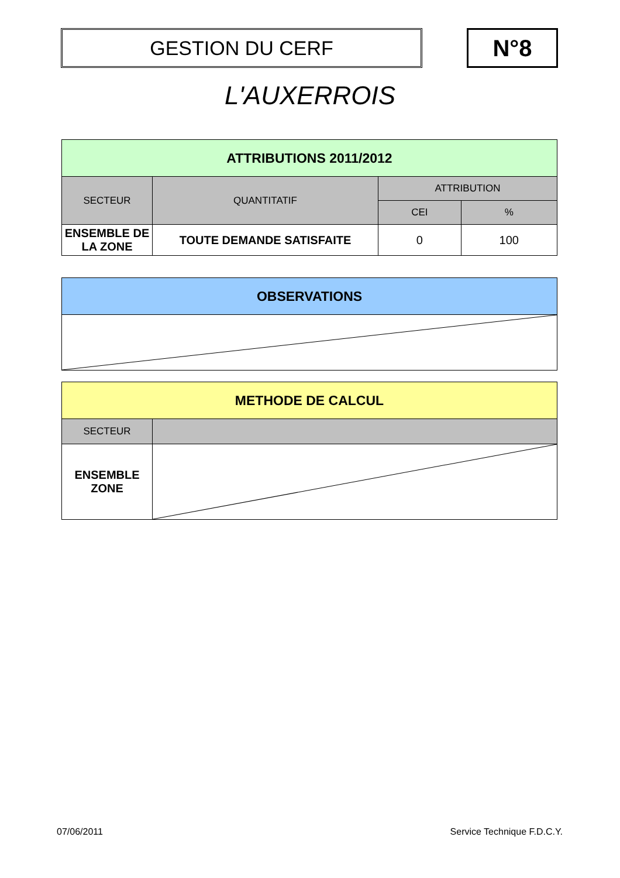GESTION DU CERF N°8
L'AUXERROIS
| ATTRIBUTIONS 2011/2012 | | | |
| --- | --- | --- | --- |
| SECTEUR | QUANTITATIF | ATTRIBUTION | |
| | | CEI | % |
| ENSEMBLE DE LA ZONE | TOUTE DEMANDE SATISFAITE | 0 | 100 |
| OBSERVATIONS |
| --- |
| METHODE DE CALCUL | |
| --- | --- |
| SECTEUR | |
| ENSEMBLE ZONE | |
07/06/2011 Service Technique F.D.C.Y.